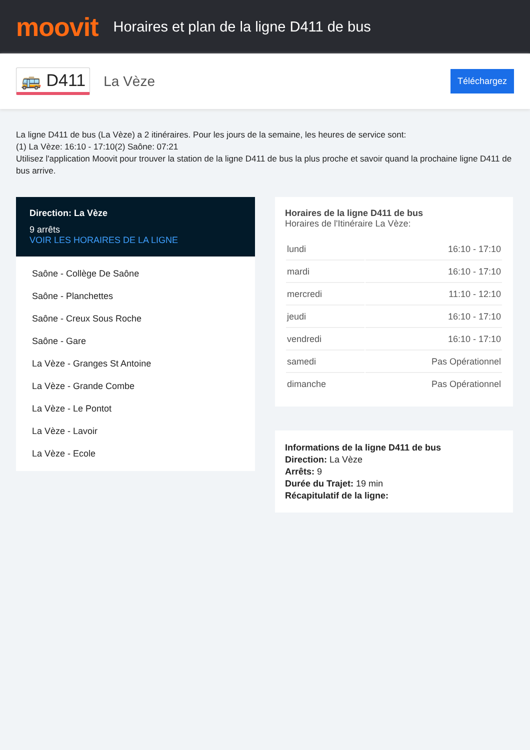moovit
Horaires et plan de la ligne D411 de bus
🚌 D411
La Vèze
Téléchargez
La ligne D411 de bus (La Vèze) a 2 itinéraires. Pour les jours de la semaine, les heures de service sont:
(1) La Vèze: 16:10 - 17:10(2) Saône: 07:21
Utilisez l'application Moovit pour trouver la station de la ligne D411 de bus la plus proche et savoir quand la prochaine ligne D411 de bus arrive.
Direction: La Vèze
9 arrêts
VOIR LES HORAIRES DE LA LIGNE
Saône - Collège De Saône
Saône - Planchettes
Saône - Creux Sous Roche
Saône - Gare
La Vèze - Granges St Antoine
La Vèze - Grande Combe
La Vèze - Le Pontot
La Vèze - Lavoir
La Vèze - Ecole
Horaires de la ligne D411 de bus
Horaires de l'Itinéraire La Vèze:
| lundi | 16:10 - 17:10 |
| mardi | 16:10 - 17:10 |
| mercredi | 11:10 - 12:10 |
| jeudi | 16:10 - 17:10 |
| vendredi | 16:10 - 17:10 |
| samedi | Pas Opérationnel |
| dimanche | Pas Opérationnel |
Informations de la ligne D411 de bus
Direction: La Vèze
Arrêts: 9
Durée du Trajet: 19 min
Récapitulatif de la ligne: